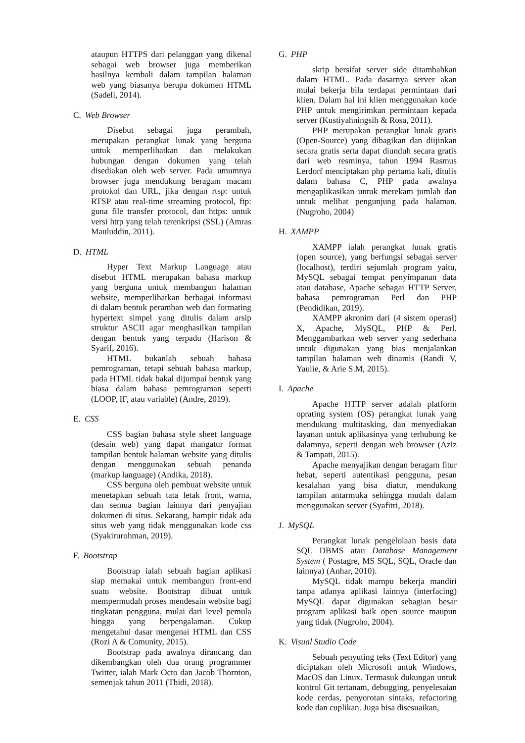ataupun HTTPS dari pelanggan yang dikenal sebagai web browser juga memberikan hasilnya kembali dalam tampilan halaman web yang biasanya berupa dokumen HTML (Sadeli, 2014).
C. Web Browser
Disebut sebagai juga perambah, merupakan perangkat lunak yang berguna untuk memperlihatkan dan melakukan hubungan dengan dokumen yang telah disediakan oleh web server. Pada umumnya browser juga mendukung beragam macam protokol dan URL, jika dengan rtsp: untuk RTSP atau real-time streaming protocol, ftp: guna file transfer protocol, dan https: untuk versi http yang telah terenkripsi (SSL) (Amras Mauluddin, 2011).
D. HTML
Hyper Text Markup Language atau disebut HTML merupakan bahasa markup yang berguna untuk membangun halaman website, memperlihatkan berbagai informasi di dalam bentuk peramban web dan formating hypertext simpel yang ditulis dalam arsip struktur ASCII agar menghasilkan tampilan dengan bentuk yang terpadu (Harison & Syarif, 2016).
HTML bukanlah sebuah bahasa pemrograman, tetapi sebuah bahasa markup, pada HTML tidak bakal dijumpai bentuk yang biasa dalam bahasa pemrograman seperti (LOOP, IF, atau variable) (Andre, 2019).
E. CSS
CSS bagian bahasa style sheet language (desain web) yang dapat mangatur format tampilan bentuk halaman website yang ditulis dengan menggunakan sebuah penanda (markup language) (Andika, 2018).
CSS berguna oleh pembuat website untuk menetapkan sebuah tata letak front, warna, dan semua bagian lainnya dari penyajian dokumen di situs. Sekarang, hampir tidak ada situs web yang tidak menggunakan kode css (Syakirurohman, 2019).
F. Bootstrap
Bootstrap ialah sebuah bagian aplikasi siap memakai untuk membangun front-end suatu website. Bootstrap dibuat untuk mempermudah proses mendesain website bagi tingkatan pengguna, mulai dari level pemula hingga yang berpengalaman. Cukup mengetahui dasar mengenai HTML dan CSS (Rozi A & Comunity, 2015).
Bootstrap pada awalnya dirancang dan dikembangkan oleh dua orang programmer Twitter, ialah Mark Octo dan Jacob Thornton, semenjak tahun 2011 (Thidi, 2018).
G. PHP
skrip bersifat server side ditambahkan dalam HTML. Pada dasarnya server akan mulai bekerja bila terdapat permintaan dari klien. Dalam hal ini klien menggunakan kode PHP untuk mengirimkan permintaan kepada server (Kustiyahningsih & Rosa, 2011).
PHP merupakan perangkat lunak gratis (Open-Source) yang dibagikan dan diijinkan secara gratis serta dapat diunduh secara gratis dari web resminya, tahun 1994 Rasmus Lerdorf menciptakan php pertama kali, ditulis dalam bahasa C, PHP pada awalnya mengaplikasikan untuk merekam jumlah dan untuk melihat pengunjung pada halaman. (Nugroho, 2004)
H. XAMPP
XAMPP ialah perangkat lunak gratis (open source), yang berfungsi sebagai server (localhost), terdiri sejumlah program yaitu, MySQL sebagai tempat penyimpanan data atau database, Apache sebagai HTTP Server, bahasa pemrograman Perl dan PHP (Pendidikan, 2019).
XAMPP akronim dari (4 sistem operasi) X, Apache, MySQL, PHP & Perl. Menggambarkan web server yang sederhana untuk digunakan yang bias menjalankan tampilan halaman web dinamis (Randi V, Yaulie, & Arie S.M, 2015).
I. Apache
Apache HTTP server adalah platform oprating system (OS) perangkat lunak yang mendukung multitasking, dan menyediakan layanan untuk aplikasinya yang terhubung ke dalamnya, seperti dengan web browser (Aziz & Tampati, 2015).
Apache menyajikan dengan beragam fitur hebat, seperti autentikasi pengguna, pesan kesalahan yang bisa diatur, mendukung tampilan antarmuka sehingga mudah dalam menggunakan server (Syafitri, 2018).
J. MySQL
Perangkat lunak pengelolaan basis data SQL DBMS atau Database Management System ( Postagre, MS SQL, SQL, Oracle dan lainnya) (Anhar, 2010).
MySQL tidak mampu bekerja mandiri tanpa adanya aplikasi lainnya (interfacing) MySQL dapat digunakan sebagian besar program aplikasi baik open source maupun yang tidak (Nugroho, 2004).
K. Visual Studio Code
Sebuah penyuting teks (Text Editor) yang diciptakan oleh Microsoft untuk Windows, MacOS dan Linux. Termasuk dukungan untuk kontrol Git tertanam, debugging, penyelesaian kode cerdas, penyorotan sintaks, refactoring kode dan cuplikan. Juga bisa disesuaikan,